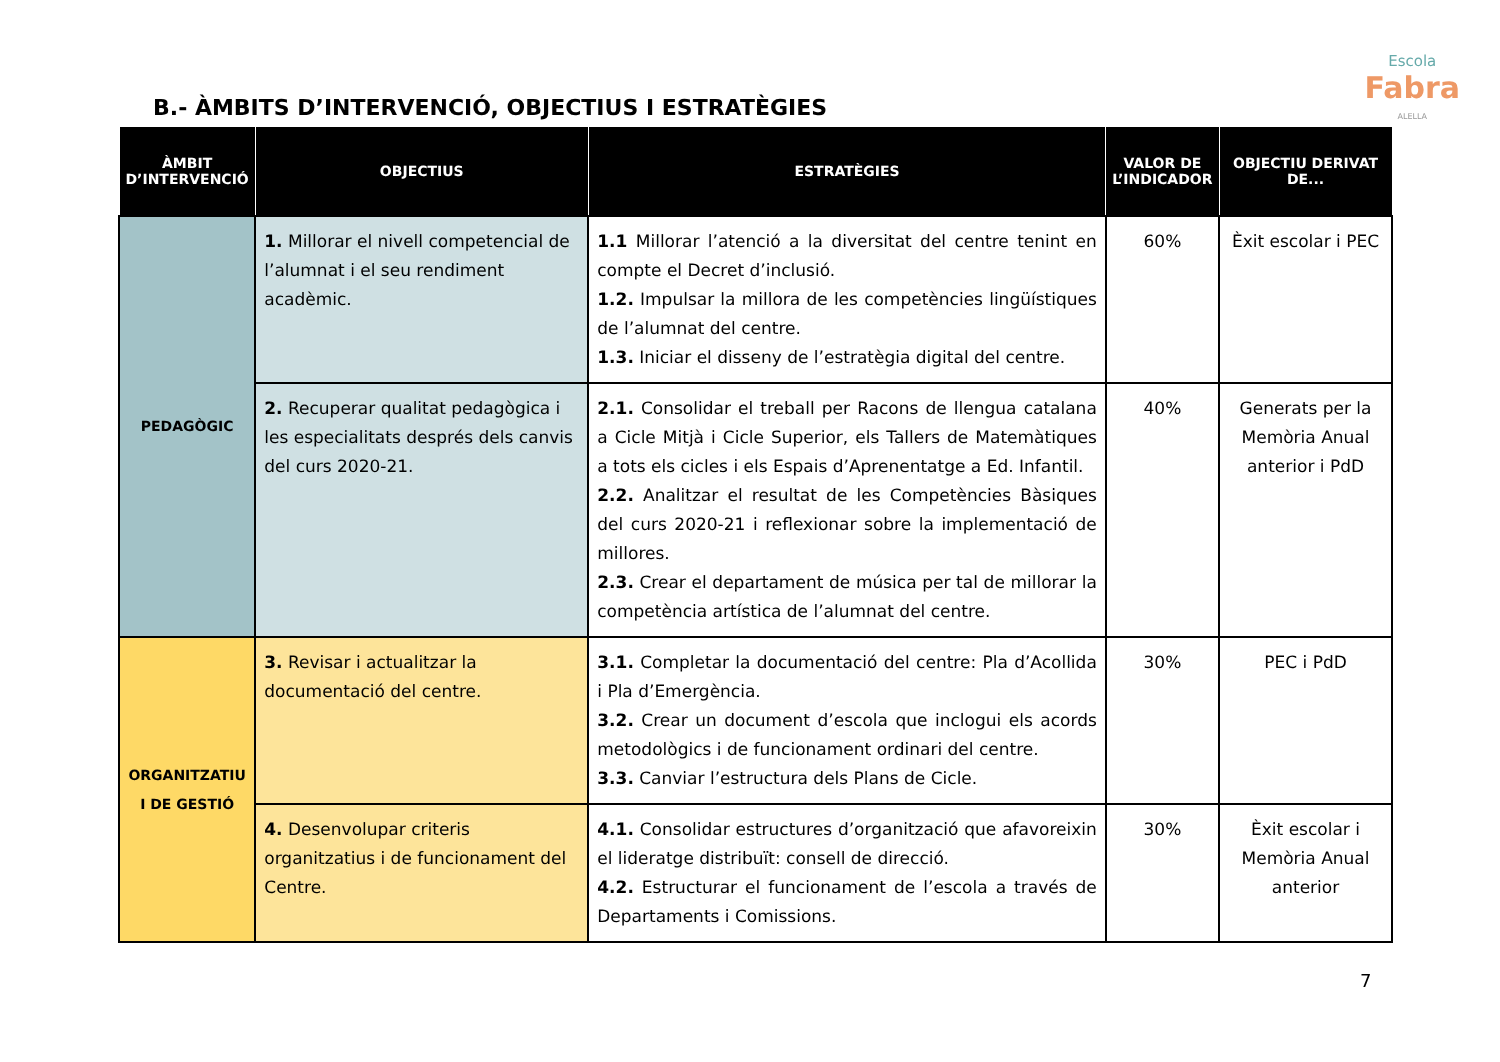Escola
Fabra
ALELLA
B.- ÀMBITS D’INTERVENCIÓ, OBJECTIUS I ESTRATÈGIES
| ÀMBIT D’INTERVENCIÓ | OBJECTIUS | ESTRATÈGIES | VALOR DE L’INDICADOR | OBJECTIU DERIVAT DE... |
| --- | --- | --- | --- | --- |
| PEDAGÒGIC | 1. Millorar el nivell competencial de l’alumnat i el seu rendiment acadèmic. | 1.1 Millorar l’atenció a la diversitat del centre tenint en compte el Decret d’inclusió. 1.2. Impulsar la millora de les competències lingüístiques de l’alumnat del centre. 1.3. Iniciar el disseny de l’estratègia digital del centre. | 60% | Èxit escolar i PEC |
| | 2. Recuperar qualitat pedagògica i les especialitats després dels canvis del curs 2020-21. | 2.1. Consolidar el treball per Racons de llengua catalana a Cicle Mitjà i Cicle Superior, els Tallers de Matemàtiques a tots els cicles i els Espais d’Aprenentatge a Ed. Infantil. 2.2. Analitzar el resultat de les Competències Bàsiques del curs 2020-21 i reflexionar sobre la implementació de millores. 2.3. Crear el departament de música per tal de millorar la competència artística de l’alumnat del centre. | 40% | Generats per la Memòria Anual anterior i PdD |
| ORGANITZATIU I DE GESTIÓ | 3. Revisar i actualitzar la documentació del centre. | 3.1. Completar la documentació del centre: Pla d’Acollida i Pla d’Emergència. 3.2. Crear un document d’escola que inclogui els acords metodològics i de funcionament ordinari del centre. 3.3. Canviar l’estructura dels Plans de Cicle. | 30% | PEC i PdD |
| | 4. Desenvolupar criteris organitzatius i de funcionament del Centre. | 4.1. Consolidar estructures d’organització que afavoreixin el lideratge distribuït: consell de direcció. 4.2. Estructurar el funcionament de l’escola a través de Departaments i Comissions. | 30% | Èxit escolar i Memòria Anual anterior |
7